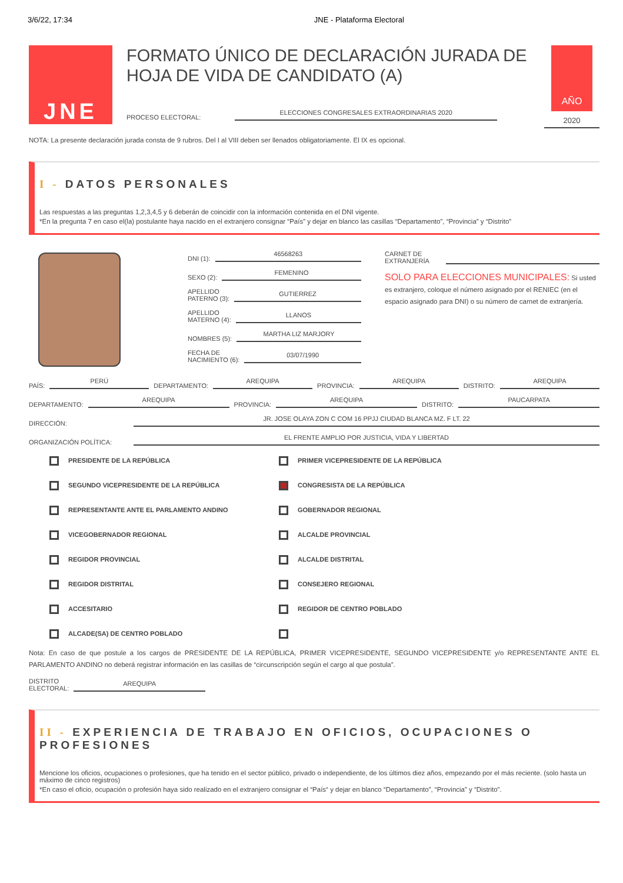3/6/22, 17:34 JNE - Plataforma Electoral
JNE
FORMATO ÚNICO DE DECLARACIÓN JURADA DE HOJA DE VIDA DE CANDIDATO (A)
PROCESO ELECTORAL: ELECCIONES CONGRESALES EXTRAORDINARIAS 2020
AÑO
2020
NOTA: La presente declaración jurada consta de 9 rubros. Del I al VIII deben ser llenados obligatoriamente. El IX es opcional.
I - DATOS PERSONALES
Las respuestas a las preguntas 1,2,3,4,5 y 6 deberán de coincidir con la información contenida en el DNI vigente.
*En la pregunta 7 en caso el(la) postulante haya nacido en el extranjero consignar “País” y dejar en blanco las casillas “Departamento”, “Provincia” y “Distrito”
DNI (1): 46568263
SEXO (2): FEMENINO
APELLIDO
PATERNO (3): GUTIERREZ
APELLIDO
MATERNO (4): LLANOS
NOMBRES (5): MARTHA LIZ MARJORY
FECHA DE
NACIMIENTO (6): 03/07/1990
CARNET DE
EXTRANJERÍA
SOLO PARA ELECCIONES MUNICIPALES: Si usted es extranjero, coloque el número asignado por el RENIEC (en el espacio asignado para DNI) o su número de carnet de extranjería.
PAÍS: PERÚ DEPARTAMENTO: AREQUIPA PROVINCIA: AREQUIPA DISTRITO: AREQUIPA
DEPARTAMENTO: AREQUIPA PROVINCIA: AREQUIPA DISTRITO: PAUCARPATA
DIRECCIÓN: JR. JOSE OLAYA ZON C COM 16 PPJJ CIUDAD BLANCA MZ. F LT. 22
ORGANIZACIÓN POLÍTICA: EL FRENTE AMPLIO POR JUSTICIA, VIDA Y LIBERTAD
PRESIDENTE DE LA REPÚBLICA
PRIMER VICEPRESIDENTE DE LA REPÚBLICA
SEGUNDO VICEPRESIDENTE DE LA REPÚBLICA
CONGRESISTA DE LA REPÚBLICA
REPRESENTANTE ANTE EL PARLAMENTO ANDINO
GOBERNADOR REGIONAL
VICEGOBERNADOR REGIONAL
ALCALDE PROVINCIAL
REGIDOR PROVINCIAL
ALCALDE DISTRITAL
REGIDOR DISTRITAL
CONSEJERO REGIONAL
ACCESITARIO
REGIDOR DE CENTRO POBLADO
ALCADE(SA) DE CENTRO POBLADO
Nota: En caso de que postule a los cargos de PRESIDENTE DE LA REPÚBLICA, PRIMER VICEPRESIDENTE, SEGUNDO VICEPRESIDENTE y/o REPRESENTANTE ANTE EL PARLAMENTO ANDINO no deberá registrar información en las casillas de “circunscripción según el cargo al que postula”.
DISTRITO
ELECTORAL: AREQUIPA
II - EXPERIENCIA DE TRABAJO EN OFICIOS, OCUPACIONES O PROFESIONES
Mencione los oficios, ocupaciones o profesiones, que ha tenido en el sector público, privado o independiente, de los últimos diez años, empezando por el más reciente. (solo hasta un máximo de cinco registros)
*En caso el oficio, ocupación o profesión haya sido realizado en el extranjero consignar el “País“ y dejar en blanco “Departamento”, “Provincia” y “Distrito”.